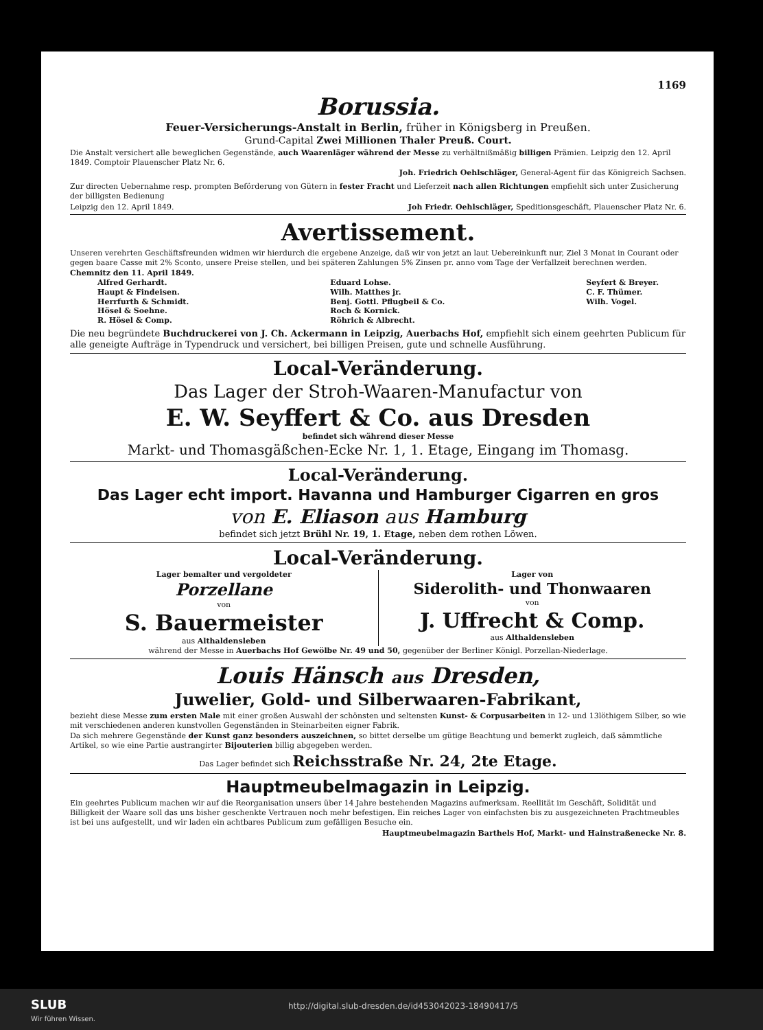1169
Borussia.
Feuer-Versicherungs-Anstalt in Berlin, früher in Königsberg in Preußen.
Grund-Capital Zwei Millionen Thaler Preuß. Court.
Die Anstalt versichert alle beweglichen Gegenstände, auch Waarenläger während der Messe zu verhältnißmäßig billigen Prämien. Leipzig den 12. April 1849. Comptoir Plauenscher Platz Nr. 6.
Joh. Friedrich Oehlschläger, General-Agent für das Königreich Sachsen.
Zur directen Uebernahme resp. prompten Beförderung von Gütern in fester Fracht und Lieferzeit nach allen Richtungen empfiehlt sich unter Zusicherung der billigsten Bedienung
Leipzig den 12. April 1849. Joh Friedr. Oehlschläger, Speditionsgeschäft, Plauenscher Platz Nr. 6.
Avertissement.
Unseren verehrten Geschäftsfreunden widmen wir hierdurch die ergebene Anzeige, daß wir von jetzt an laut Uebereinkunft nur, Ziel 3 Monat in Courant oder gegen baare Casse mit 2% Sconto, unsere Preise stellen, und bei späteren Zahlungen 5% Zinsen pr. anno vom Tage der Verfallzeit berechnen werden.
Chemnitz den 11. April 1849.
Alfred Gerhardt.
Haupt & Findeisen.
Herrfurth & Schmidt.
Hösel & Soehne.
R. Hösel & Comp.
Eduard Lohse.
Wilh. Matthes jr.
Benj. Gottl. Pflugbeil & Co.
Roch & Kornick.
Röhrich & Albrecht.
Seyfert & Breyer.
C. F. Thümer.
Wilh. Vogel.
Die neu begründete Buchdruckerei von J. Ch. Ackermann in Leipzig, Auerbachs Hof, empfiehlt sich einem geehrten Publicum für alle geneigte Aufträge in Typendruck und versichert, bei billigen Preisen, gute und schnelle Ausführung.
Local-Veränderung.
Das Lager der Stroh-Waaren-Manufactur von
E. W. Seyffert & Co. aus Dresden
befindet sich während dieser Messe
Markt- und Thomasgäßchen-Ecke Nr. 1, 1. Etage, Eingang im Thomasg.
Local-Veränderung.
Das Lager echt import. Havanna und Hamburger Cigarren en gros
von E. Eliason aus Hamburg
befindet sich jetzt Brühl Nr. 19, 1. Etage, neben dem rothen Löwen.
Local-Veränderung.
Lager bemalter und vergoldeter
Porzellane
von
S. Bauermeister
aus Althaldensleben
Lager von
Siderolith- und Thonwaaren
von
J. Uffrecht & Comp.
aus Althaldensleben
während der Messe in Auerbachs Hof Gewölbe Nr. 49 und 50, gegenüber der Berliner Königl. Porzellan-Niederlage.
Louis Hänsch aus Dresden,
Juwelier, Gold- und Silberwaaren-Fabrikant,
bezieht diese Messe zum ersten Male mit einer großen Auswahl der schönsten und seltensten Kunst- & Corpusarbeiten in 12- und 13löthigem Silber, so wie mit verschiedenen anderen kunstvollen Gegenständen in Steinarbeiten eigner Fabrik.
Da sich mehrere Gegenstände der Kunst ganz besonders auszeichnen, so bittet derselbe um gütige Beachtung und bemerkt zugleich, daß sämmtliche Artikel, so wie eine Partie austrangirter Bijouterien billig abgegeben werden.
Das Lager befindet sich Reichsstraße Nr. 24, 2te Etage.
Hauptmeubelmagazin in Leipzig.
Ein geehrtes Publicum machen wir auf die Reorganisation unsers über 14 Jahre bestehenden Magazins aufmerksam. Reellität im Geschäft, Solidität und Billigkeit der Waare soll das uns bisher geschenkte Vertrauen noch mehr befestigen. Ein reiches Lager von einfachsten bis zu ausgezeichneten Prachtmeubles ist bei uns aufgestellt, und wir laden ein achtbares Publicum zum gefälligen Besuche ein.
Hauptmeubelmagazin Barthels Hof, Markt- und Hainstraßenecke Nr. 8.
SLUB
Wir führen Wissen.
http://digital.slub-dresden.de/id453042023-18490417/5